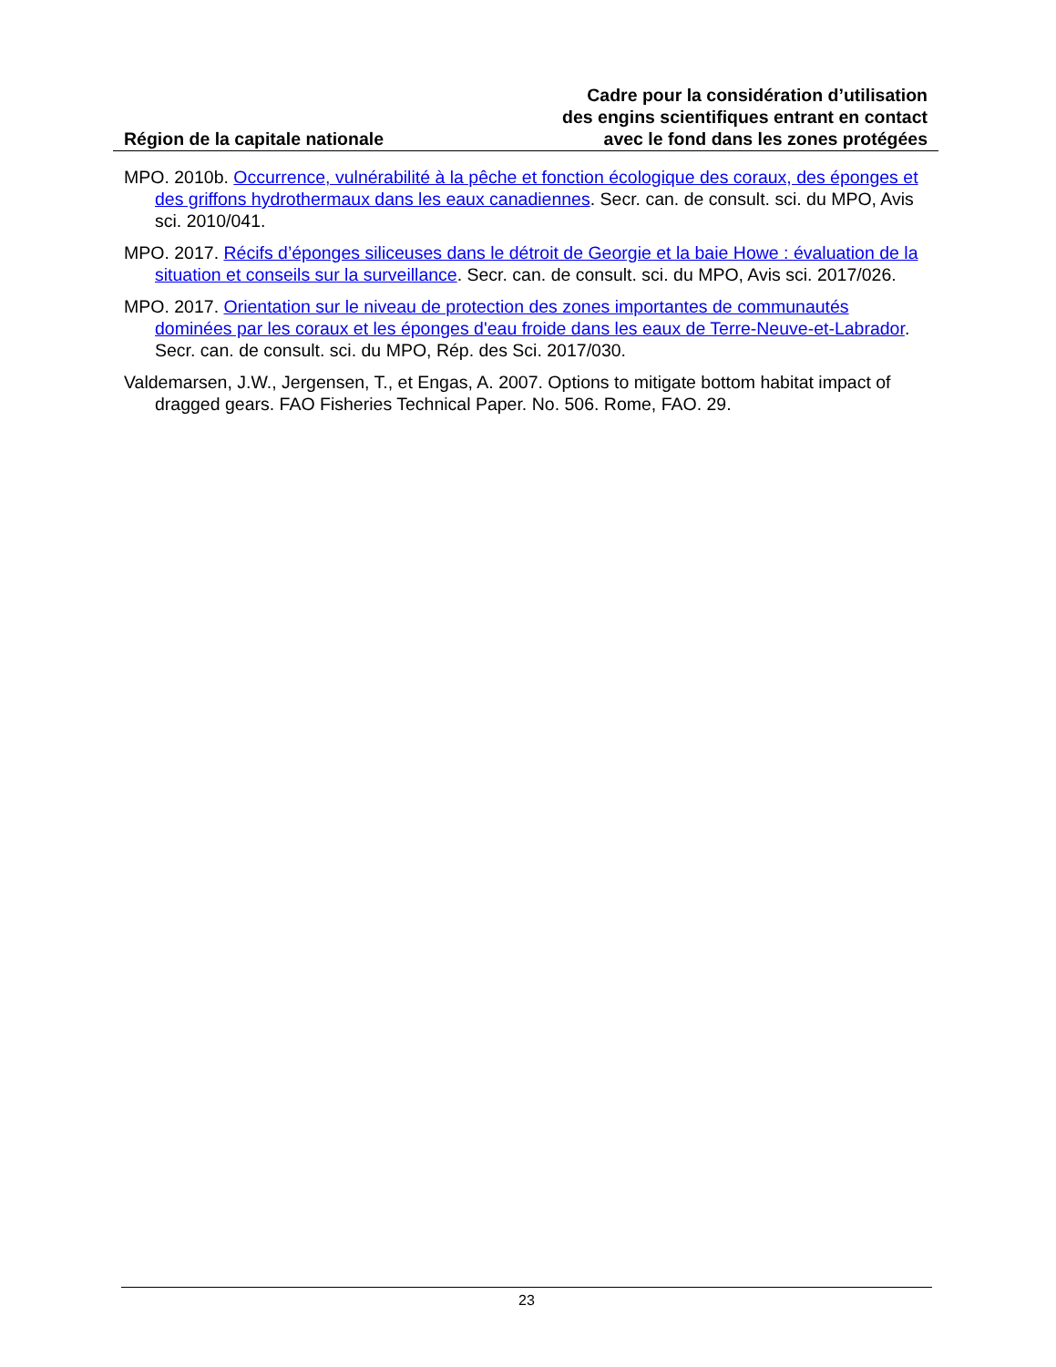Région de la capitale nationale
Cadre pour la considération d’utilisation
des engins scientifiques entrant en contact
avec le fond dans les zones protégées
MPO. 2010b. Occurrence, vulnérabilité à la pêche et fonction écologique des coraux, des éponges et des griffons hydrothermaux dans les eaux canadiennes. Secr. can. de consult. sci. du MPO, Avis sci. 2010/041.
MPO. 2017. Récifs d’éponges siliceuses dans le détroit de Georgie et la baie Howe : évaluation de la situation et conseils sur la surveillance. Secr. can. de consult. sci. du MPO, Avis sci. 2017/026.
MPO. 2017. Orientation sur le niveau de protection des zones importantes de communautés dominées par les coraux et les éponges d'eau froide dans les eaux de Terre-Neuve-et-Labrador. Secr. can. de consult. sci. du MPO, Rép. des Sci. 2017/030.
Valdemarsen, J.W., Jergensen, T., et Engas, A. 2007. Options to mitigate bottom habitat impact of dragged gears. FAO Fisheries Technical Paper. No. 506. Rome, FAO. 29.
23